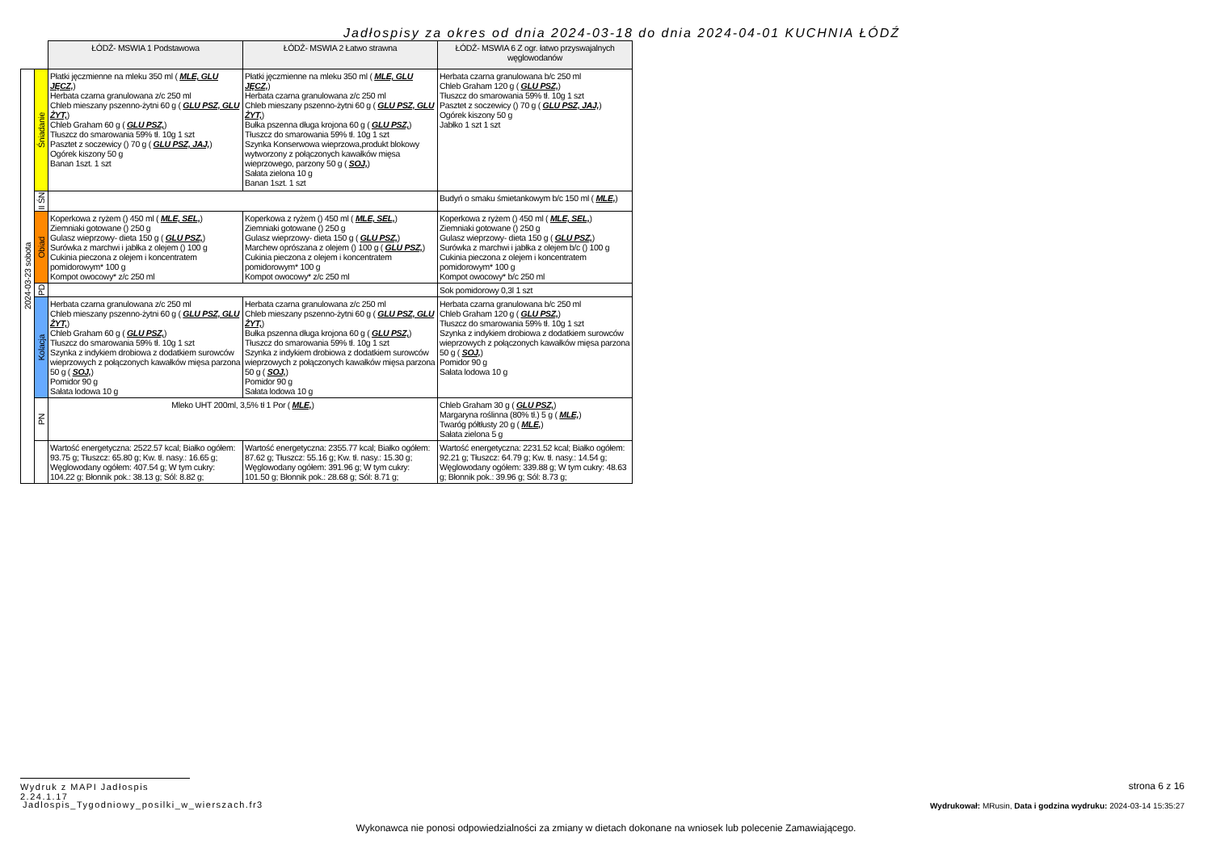Jadłospisy za okres od dnia 2024-03-18 do dnia 2024-04-01 KUCHNIA ŁÓDŹ
| | | ŁÓDŹ- MSWIA 1 Podstawowa | ŁÓDŹ- MSWIA 2 Łatwo strawna | ŁÓDŹ- MSWIA 6 Z ogr. łatwo przyswajalnych węglowodanów |
| 2024-03-23 sobota | Śniadanie | Płatki jęczmienne na mleku 350 ml ( MLE, GLU JĘCZ, ) Herbata czarna granulowana z/c 250 ml Chleb mieszany pszenno-żytni 60 g ( GLU PSZ, GLU ŻYT, ) Chleb Graham 60 g ( GLU PSZ, ) Tłuszcz do smarowania 59% tł. 10g 1 szt Pasztet z soczewicy () 70 g ( GLU PSZ, JAJ, ) Ogórek kiszony 50 g Banan 1szt. 1 szt | Płatki jęczmienne na mleku 350 ml ( MLE, GLU JĘCZ, ) Herbata czarna granulowana z/c 250 ml Chleb mieszany pszenno-żytni 60 g ( GLU PSZ, GLU ŻYT, ) Bułka pszenna długa krojona 60 g ( GLU PSZ, ) Tłuszcz do smarowania 59% tł. 10g 1 szt Szynka Konserwowa wieprzowa,produkt blokowy wytworzony z połączonych kawałków mięsa wieprzowego, parzony 50 g ( SOJ, ) Sałata zielona 10 g Banan 1szt. 1 szt | Herbata czarna granulowana b/c 250 ml Chleb Graham 120 g ( GLU PSZ, ) Tłuszcz do smarowania 59% tł. 10g 1 szt Pasztet z soczewicy () 70 g ( GLU PSZ, JAJ, ) Ogórek kiszony 50 g Jabłko 1 szt 1 szt |
| | II ŚN | | | Budyń o smaku śmietankowym b/c 150 ml ( MLE, ) |
| | Obiad | Koperkowa z ryżem () 450 ml ( MLE, SEL, ) Ziemniaki gotowane () 250 g Gulasz wieprzowy- dieta 150 g ( GLU PSZ, ) Surówka z marchwi i jabłka z olejem () 100 g Cukinia pieczona z olejem i koncentratem pomidorowym* 100 g Kompot owocowy* z/c 250 ml | Koperkowa z ryżem () 450 ml ( MLE, SEL, ) Ziemniaki gotowane () 250 g Gulasz wieprzowy- dieta 150 g ( GLU PSZ, ) Marchew oprószana z olejem () 100 g ( GLU PSZ, ) Cukinia pieczona z olejem i koncentratem pomidorowym* 100 g Kompot owocowy* z/c 250 ml | Koperkowa z ryżem () 450 ml ( MLE, SEL, ) Ziemniaki gotowane () 250 g Gulasz wieprzowy- dieta 150 g ( GLU PSZ, ) Surówka z marchwi i jabłka z olejem b/c () 100 g Cukinia pieczona z olejem i koncentratem pomidorowym* 100 g Kompot owocowy* b/c 250 ml |
| | PD | | | Sok pomidorowy 0,3l 1 szt |
| | Kolacja | Herbata czarna granulowana z/c 250 ml Chleb mieszany pszenno-żytni 60 g ( GLU PSZ, GLU ŻYT, ) Chleb Graham 60 g ( GLU PSZ, ) Tłuszcz do smarowania 59% tł. 10g 1 szt Szynka z indykiem drobiowa z dodatkiem surowców wieprzowych z połączonych kawałków mięsa parzona 50 g ( SOJ, ) Pomidor 90 g Sałata lodowa 10 g | Herbata czarna granulowana z/c 250 ml Chleb mieszany pszenno-żytni 60 g ( GLU PSZ, GLU ŻYT, ) Bułka pszenna długa krojona 60 g ( GLU PSZ, ) Tłuszcz do smarowania 59% tł. 10g 1 szt Szynka z indykiem drobiowa z dodatkiem surowców wieprzowych z połączonych kawałków mięsa parzona 50 g ( SOJ, ) Pomidor 90 g Sałata lodowa 10 g | Herbata czarna granulowana b/c 250 ml Chleb Graham 120 g ( GLU PSZ, ) Tłuszcz do smarowania 59% tł. 10g 1 szt Szynka z indykiem drobiowa z dodatkiem surowców wieprzowych z połączonych kawałków mięsa parzona 50 g ( SOJ, ) Pomidor 90 g Sałata lodowa 10 g |
| | PN | Mleko UHT 200ml, 3,5% tł 1 Por ( MLE, ) | | Chleb Graham 30 g ( GLU PSZ, ) Margaryna roślinna (80% tł.) 5 g ( MLE, ) Twaróg półtłusty 20 g ( MLE, ) Sałata zielona 5 g |
| | | Wartość energetyczna: 2522.57 kcal; Białko ogółem: 93.75 g; Tłuszcz: 65.80 g; Kw. tł. nasy.: 16.65 g; Węglowodany ogółem: 407.54 g; W tym cukry: 104.22 g; Błonnik pok.: 38.13 g; Sól: 8.82 g; | Wartość energetyczna: 2355.77 kcal; Białko ogółem: 87.62 g; Tłuszcz: 55.16 g; Kw. tł. nasy.: 15.30 g; Węglowodany ogółem: 391.96 g; W tym cukry: 101.50 g; Błonnik pok.: 28.68 g; Sól: 8.71 g; | Wartość energetyczna: 2231.52 kcal; Białko ogółem: 92.21 g; Tłuszcz: 64.79 g; Kw. tł. nasy.: 14.54 g; Węglowodany ogółem: 339.88 g; W tym cukry: 48.63 g; Błonnik pok.: 39.96 g; Sól: 8.73 g; |
Wydruk z MAPI Jadłospis 2.24.1.17
strona 6 z 16
Jadlospis_Tygodniowy_posilki_w_wierszach.fr3
Wydrukował: MRusin, Data i godzina wydruku: 2024-03-14 15:35:27
Wykonawca nie ponosi odpowiedzialności za zmiany w dietach dokonane na wniosek lub polecenie Zamawiającego.